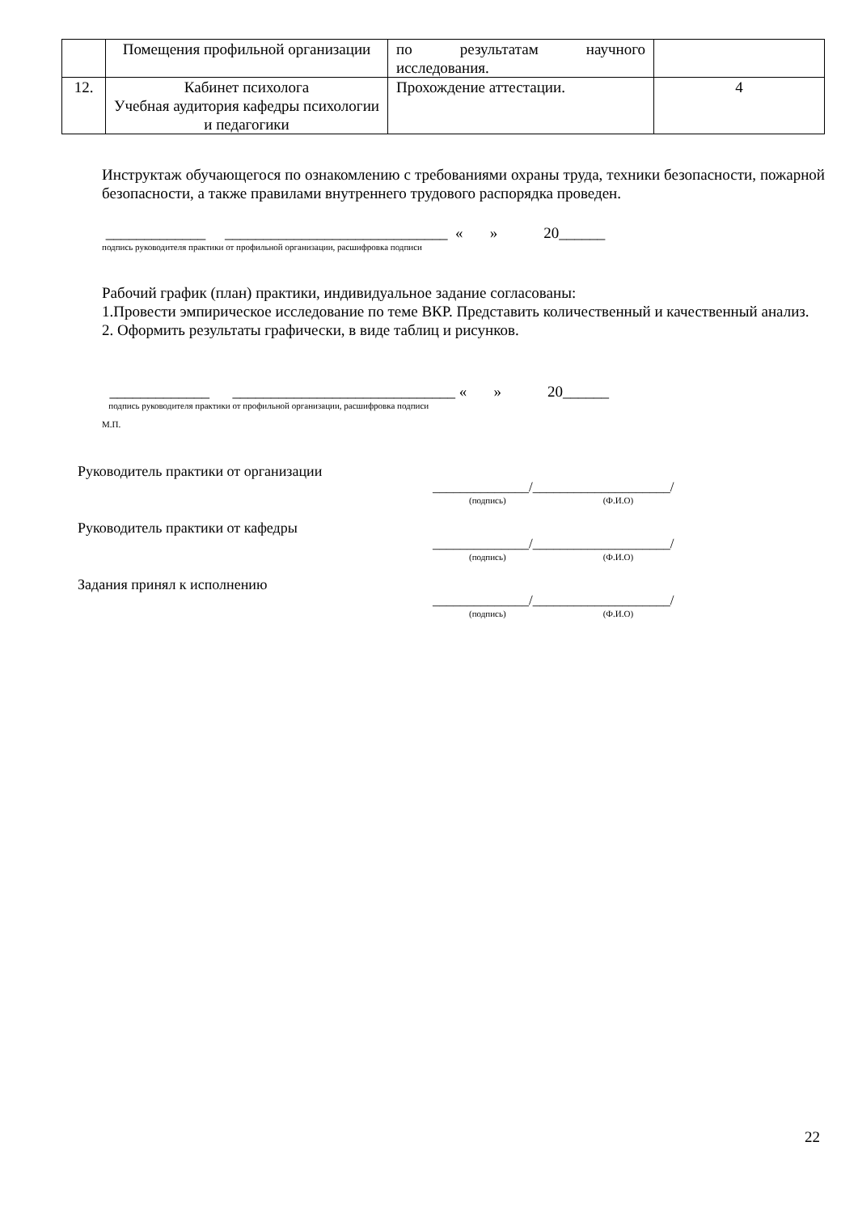| | Помещения профильной организации | по результатам научного исследования. | |
| 12. | Кабинет психолога Учебная аудитория кафедры психологии и педагогики | Прохождение аттестации. | 4 |
Инструктаж обучающегося по ознакомлению с требованиями охраны труда, техники безопасности, пожарной безопасности, а также правилами внутреннего трудового распорядка проведен.
_____________ _____________________________ « » 20______
подпись руководителя практики от профильной организации, расшифровка подписи
Рабочий график (план) практики, индивидуальное задание согласованы:
1.Провести эмпирическое исследование по теме ВКР. Представить количественный и качественный анализ.
2. Оформить результаты графически, в виде таблиц и рисунков.
_____________ _____________________________ « » 20______
подпись руководителя практики от профильной организации, расшифровка подписи
М.П.
Руководитель практики от организации
______________/____________________/
(подпись) (Ф.И.О)
Руководитель практики от кафедры
______________/____________________/
(подпись) (Ф.И.О)
Задания принял к исполнению
______________/____________________/
(подпись) (Ф.И.О)
22